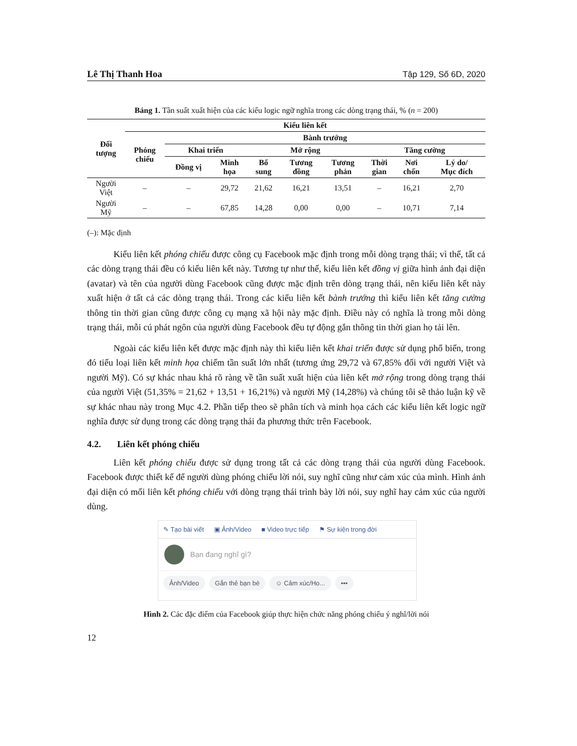Lê Thị Thanh Hoa Tập 129, Số 6D, 2020
Bảng 1. Tần suất xuất hiện của các kiểu logic ngữ nghĩa trong các dòng trạng thái, % (n = 200)
| Đối tượng | Kiểu liên kết | | | | | | | | |
| --- | --- | --- | --- | --- | --- | --- | --- | --- | --- |
| | Phóng chiếu | Bành trướng | | | | | | | |
| | | Khai triển | | Mở rộng | | | Tăng cường | | |
| | | Đồng vị | Minh họa | Bổ sung | Tương đồng | Tương phản | Thời gian | Nơi chốn | Lý do/ Mục đích |
| Người Việt | – | – | 29,72 | 21,62 | 16,21 | 13,51 | – | 16,21 | 2,70 |
| Người Mỹ | – | – | 67,85 | 14,28 | 0,00 | 0,00 | – | 10,71 | 7,14 |
(–): Mặc định
Kiểu liên kết phóng chiếu được công cụ Facebook mặc định trong mỗi dòng trạng thái; vì thế, tất cả các dòng trạng thái đều có kiểu liên kết này. Tương tự như thế, kiểu liên kết đồng vị giữa hình ảnh đại diện (avatar) và tên của người dùng Facebook cũng được mặc định trên dòng trạng thái, nên kiểu liên kết này xuất hiện ở tất cả các dòng trạng thái. Trong các kiểu liên kết bành trướng thì kiểu liên kết tăng cường thông tin thời gian cũng được công cụ mạng xã hội này mặc định. Điều này có nghĩa là trong mỗi dòng trạng thái, mỗi cú phát ngôn của người dùng Facebook đều tự động gắn thông tin thời gian họ tải lên.
Ngoài các kiểu liên kết được mặc định này thì kiểu liên kết khai triển được sử dụng phổ biến, trong đó tiểu loại liên kết minh họa chiếm tần suất lớn nhất (tương ứng 29,72 và 67,85% đối với người Việt và người Mỹ). Có sự khác nhau khá rõ ràng về tần suất xuất hiện của liên kết mở rộng trong dòng trạng thái của người Việt (51,35% = 21,62 + 13,51 + 16,21%) và người Mỹ (14,28%) và chúng tôi sẽ thảo luận kỹ về sự khác nhau này trong Mục 4.2. Phần tiếp theo sẽ phân tích và minh họa cách các kiểu liên kết logic ngữ nghĩa được sử dụng trong các dòng trạng thái đa phương thức trên Facebook.
4.2. Liên kết phóng chiếu
Liên kết phóng chiếu được sử dụng trong tất cả các dòng trạng thái của người dùng Facebook. Facebook được thiết kế để người dùng phóng chiếu lời nói, suy nghĩ cũng như cảm xúc của mình. Hình ảnh đại diện có mối liên kết phóng chiếu với dòng trạng thái trình bày lời nói, suy nghĩ hay cảm xúc của người dùng.
✎ Tạo bài viết ▣ Ảnh/Video ■ Video trực tiếp ⚑ Sự kiện trong đời
Bạn đang nghĩ gì?
Ảnh/Video Gắn thẻ bạn bè ☺ Cảm xúc/Ho... •••
Hình 2. Các đặc điểm của Facebook giúp thực hiện chức năng phóng chiếu ý nghĩ/lời nói
12